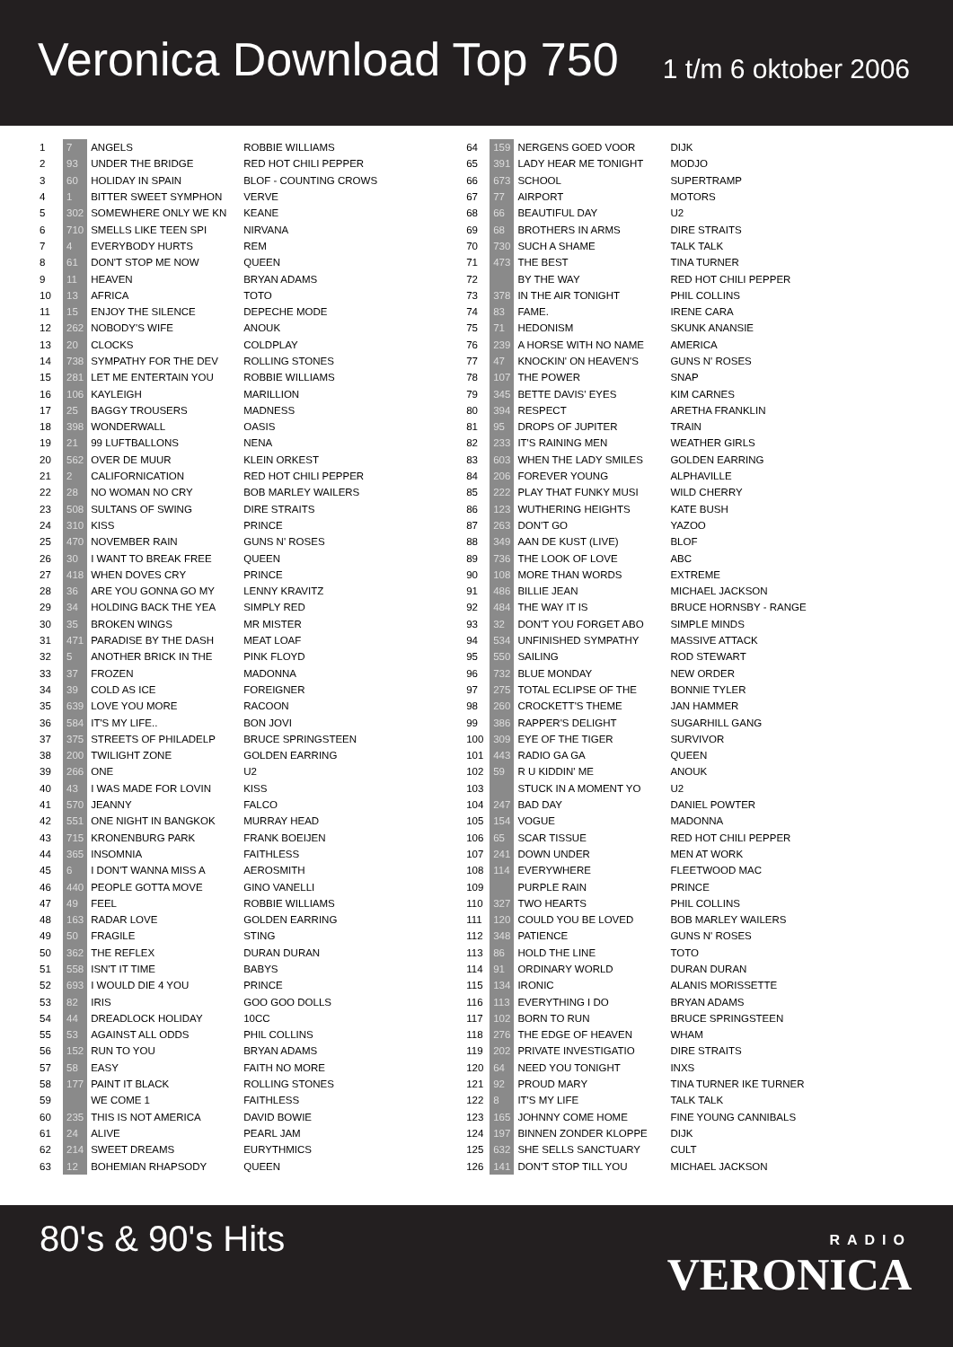Veronica Download Top 750
1 t/m 6 oktober 2006
| 1 | 7 | ANGELS | ROBBIE WILLIAMS |
| 2 | 93 | UNDER THE BRIDGE | RED HOT CHILI PEPPER |
| 3 | 60 | HOLIDAY IN SPAIN | BLOF - COUNTING CROWS |
| 4 | 1 | BITTER SWEET SYMPHON | VERVE |
| 5 | 302 | SOMEWHERE ONLY WE KN | KEANE |
| 6 | 710 | SMELLS LIKE TEEN SPI | NIRVANA |
| 7 | 4 | EVERYBODY HURTS | REM |
| 8 | 61 | DON'T STOP ME NOW | QUEEN |
| 9 | 11 | HEAVEN | BRYAN ADAMS |
| 10 | 13 | AFRICA | TOTO |
| 11 | 15 | ENJOY THE SILENCE | DEPECHE MODE |
| 12 | 262 | NOBODY'S WIFE | ANOUK |
| 13 | 20 | CLOCKS | COLDPLAY |
| 14 | 738 | SYMPATHY FOR THE DEV | ROLLING STONES |
| 15 | 281 | LET ME ENTERTAIN YOU | ROBBIE WILLIAMS |
| 16 | 106 | KAYLEIGH | MARILLION |
| 17 | 25 | BAGGY TROUSERS | MADNESS |
| 18 | 398 | WONDERWALL | OASIS |
| 19 | 21 | 99 LUFTBALLONS | NENA |
| 20 | 562 | OVER DE MUUR | KLEIN ORKEST |
| 21 | 2 | CALIFORNICATION | RED HOT CHILI PEPPER |
| 22 | 28 | NO WOMAN NO CRY | BOB MARLEY WAILERS |
| 23 | 508 | SULTANS OF SWING | DIRE STRAITS |
| 24 | 310 | KISS | PRINCE |
| 25 | 470 | NOVEMBER RAIN | GUNS N' ROSES |
| 26 | 30 | I WANT TO BREAK FREE | QUEEN |
| 27 | 418 | WHEN DOVES CRY | PRINCE |
| 28 | 36 | ARE YOU GONNA GO MY | LENNY KRAVITZ |
| 29 | 34 | HOLDING BACK THE YEA | SIMPLY RED |
| 30 | 35 | BROKEN WINGS | MR MISTER |
| 31 | 471 | PARADISE BY THE DASH | MEAT LOAF |
| 32 | 5 | ANOTHER BRICK IN THE | PINK FLOYD |
| 33 | 37 | FROZEN | MADONNA |
| 34 | 39 | COLD AS ICE | FOREIGNER |
| 35 | 639 | LOVE YOU MORE | RACOON |
| 36 | 584 | IT'S MY LIFE.. | BON JOVI |
| 37 | 375 | STREETS OF PHILADELP | BRUCE SPRINGSTEEN |
| 38 | 200 | TWILIGHT ZONE | GOLDEN EARRING |
| 39 | 266 | ONE | U2 |
| 40 | 43 | I WAS MADE FOR LOVIN | KISS |
| 41 | 570 | JEANNY | FALCO |
| 42 | 551 | ONE NIGHT IN BANGKOK | MURRAY HEAD |
| 43 | 715 | KRONENBURG PARK | FRANK BOEIJEN |
| 44 | 365 | INSOMNIA | FAITHLESS |
| 45 | 6 | I DON'T WANNA MISS A | AEROSMITH |
| 46 | 440 | PEOPLE GOTTA MOVE | GINO VANELLI |
| 47 | 49 | FEEL | ROBBIE WILLIAMS |
| 48 | 163 | RADAR LOVE | GOLDEN EARRING |
| 49 | 50 | FRAGILE | STING |
| 50 | 362 | THE REFLEX | DURAN DURAN |
| 51 | 558 | ISN'T IT TIME | BABYS |
| 52 | 693 | I WOULD DIE 4 YOU | PRINCE |
| 53 | 82 | IRIS | GOO GOO DOLLS |
| 54 | 44 | DREADLOCK HOLIDAY | 10CC |
| 55 | 53 | AGAINST ALL ODDS | PHIL COLLINS |
| 56 | 152 | RUN TO YOU | BRYAN ADAMS |
| 57 | 58 | EASY | FAITH NO MORE |
| 58 | 177 | PAINT IT BLACK | ROLLING STONES |
| 59 | | WE COME 1 | FAITHLESS |
| 60 | 235 | THIS IS NOT AMERICA | DAVID BOWIE |
| 61 | 24 | ALIVE | PEARL JAM |
| 62 | 214 | SWEET DREAMS | EURYTHMICS |
| 63 | 12 | BOHEMIAN RHAPSODY | QUEEN |
| 64 | 159 | NERGENS GOED VOOR | DIJK |
| 65 | 391 | LADY HEAR ME TONIGHT | MODJO |
| 66 | 673 | SCHOOL | SUPERTRAMP |
| 67 | 77 | AIRPORT | MOTORS |
| 68 | 66 | BEAUTIFUL DAY | U2 |
| 69 | 68 | BROTHERS IN ARMS | DIRE STRAITS |
| 70 | 730 | SUCH A SHAME | TALK TALK |
| 71 | 473 | THE BEST | TINA TURNER |
| 72 | | BY THE WAY | RED HOT CHILI PEPPER |
| 73 | 378 | IN THE AIR TONIGHT | PHIL COLLINS |
| 74 | 83 | FAME. | IRENE CARA |
| 75 | 71 | HEDONISM | SKUNK ANANSIE |
| 76 | 239 | A HORSE WITH NO NAME | AMERICA |
| 77 | 47 | KNOCKIN' ON HEAVEN'S | GUNS N' ROSES |
| 78 | 107 | THE POWER | SNAP |
| 79 | 345 | BETTE DAVIS' EYES | KIM CARNES |
| 80 | 394 | RESPECT | ARETHA FRANKLIN |
| 81 | 95 | DROPS OF JUPITER | TRAIN |
| 82 | 233 | IT'S RAINING MEN | WEATHER GIRLS |
| 83 | 603 | WHEN THE LADY SMILES | GOLDEN EARRING |
| 84 | 206 | FOREVER YOUNG | ALPHAVILLE |
| 85 | 222 | PLAY THAT FUNKY MUSI | WILD CHERRY |
| 86 | 123 | WUTHERING HEIGHTS | KATE BUSH |
| 87 | 263 | DON'T GO | YAZOO |
| 88 | 349 | AAN DE KUST (LIVE) | BLOF |
| 89 | 736 | THE LOOK OF LOVE | ABC |
| 90 | 108 | MORE THAN WORDS | EXTREME |
| 91 | 486 | BILLIE JEAN | MICHAEL JACKSON |
| 92 | 484 | THE WAY IT IS | BRUCE HORNSBY - RANGE |
| 93 | 32 | DON'T YOU FORGET ABO | SIMPLE MINDS |
| 94 | 534 | UNFINISHED SYMPATHY | MASSIVE ATTACK |
| 95 | 550 | SAILING | ROD STEWART |
| 96 | 732 | BLUE MONDAY | NEW ORDER |
| 97 | 275 | TOTAL ECLIPSE OF THE | BONNIE TYLER |
| 98 | 260 | CROCKETT'S THEME | JAN HAMMER |
| 99 | 386 | RAPPER'S DELIGHT | SUGARHILL GANG |
| 100 | 309 | EYE OF THE TIGER | SURVIVOR |
| 101 | 443 | RADIO GA GA | QUEEN |
| 102 | 59 | R U KIDDIN' ME | ANOUK |
| 103 | | STUCK IN A MOMENT YO | U2 |
| 104 | 247 | BAD DAY | DANIEL POWTER |
| 105 | 154 | VOGUE | MADONNA |
| 106 | 65 | SCAR TISSUE | RED HOT CHILI PEPPER |
| 107 | 241 | DOWN UNDER | MEN AT WORK |
| 108 | 114 | EVERYWHERE | FLEETWOOD MAC |
| 109 | | PURPLE RAIN | PRINCE |
| 110 | 327 | TWO HEARTS | PHIL COLLINS |
| 111 | 120 | COULD YOU BE LOVED | BOB MARLEY WAILERS |
| 112 | 348 | PATIENCE | GUNS N' ROSES |
| 113 | 86 | HOLD THE LINE | TOTO |
| 114 | 91 | ORDINARY WORLD | DURAN DURAN |
| 115 | 134 | IRONIC | ALANIS MORISSETTE |
| 116 | 113 | EVERYTHING I DO | BRYAN ADAMS |
| 117 | 102 | BORN TO RUN | BRUCE SPRINGSTEEN |
| 118 | 276 | THE EDGE OF HEAVEN | WHAM |
| 119 | 202 | PRIVATE INVESTIGATIO | DIRE STRAITS |
| 120 | 64 | NEED YOU TONIGHT | INXS |
| 121 | 92 | PROUD MARY | TINA TURNER IKE TURNER |
| 122 | 8 | IT'S MY LIFE | TALK TALK |
| 123 | 165 | JOHNNY COME HOME | FINE YOUNG CANNIBALS |
| 124 | 197 | BINNEN ZONDER KLOPPE | DIJK |
| 125 | 632 | SHE SELLS SANCTUARY | CULT |
| 126 | 141 | DON'T STOP TILL YOU | MICHAEL JACKSON |
80's & 90's Hits
RADIO
VERONICA